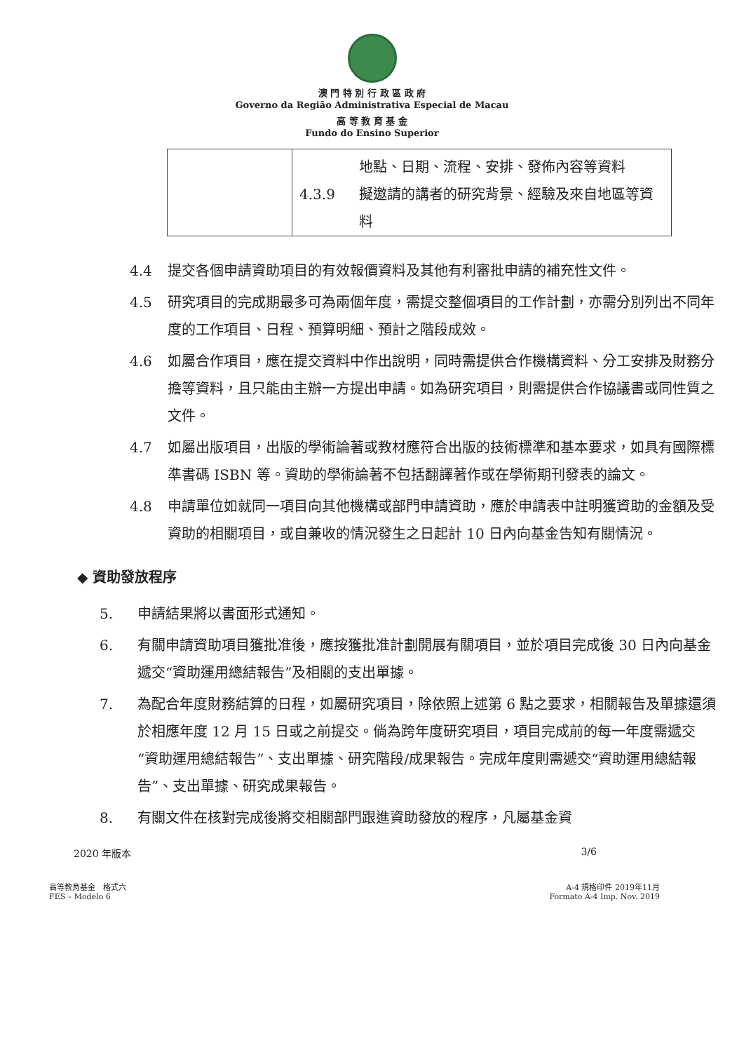澳 門 特 別 行 政 區 政 府
Governo da Região Administrativa Especial de Macau
高 等 教 育 基 金
Fundo do Ensino Superior
| | 地點、日期、流程、安排、發佈內容等資料 4.3.9 擬邀請的講者的研究背景、經驗及來自地區等資料 |
4.4 提交各個申請資助項目的有效報價資料及其他有利審批申請的補充性文件。
4.5 研究項目的完成期最多可為兩個年度，需提交整個項目的工作計劃，亦需分別列出不同年度的工作項目、日程、預算明細、預計之階段成效。
4.6 如屬合作項目，應在提交資料中作出說明，同時需提供合作機構資料、分工安排及財務分擔等資料，且只能由主辦一方提出申請。如為研究項目，則需提供合作協議書或同性質之文件。
4.7 如屬出版項目，出版的學術論著或教材應符合出版的技術標準和基本要求，如具有國際標準書碼 ISBN 等。資助的學術論著不包括翻譯著作或在學術期刊發表的論文。
4.8 申請單位如就同一項目向其他機構或部門申請資助，應於申請表中註明獲資助的金額及受資助的相關項目，或自兼收的情況發生之日起計 10 日內向基金告知有關情況。
◆ 資助發放程序
5. 申請結果將以書面形式通知。
6. 有關申請資助項目獲批准後，應按獲批准計劃開展有關項目，並於項目完成後 30 日內向基金遞交“資助運用總結報告”及相關的支出單據。
7. 為配合年度財務結算的日程，如屬研究項目，除依照上述第 6 點之要求，相關報告及單據還須於相應年度 12 月 15 日或之前提交。倘為跨年度研究項目，項目完成前的每一年度需遞交“資助運用總結報告”、支出單據、研究階段/成果報告。完成年度則需遞交“資助運用總結報告”、支出單據、研究成果報告。
8. 有關文件在核對完成後將交相關部門跟進資助發放的程序，凡屬基金資
2020 年版本 3/6
高等教育基金　格式六
FES – Modelo 6 A-4 規格印件 2019年11月
Formato A-4 Imp. Nov. 2019